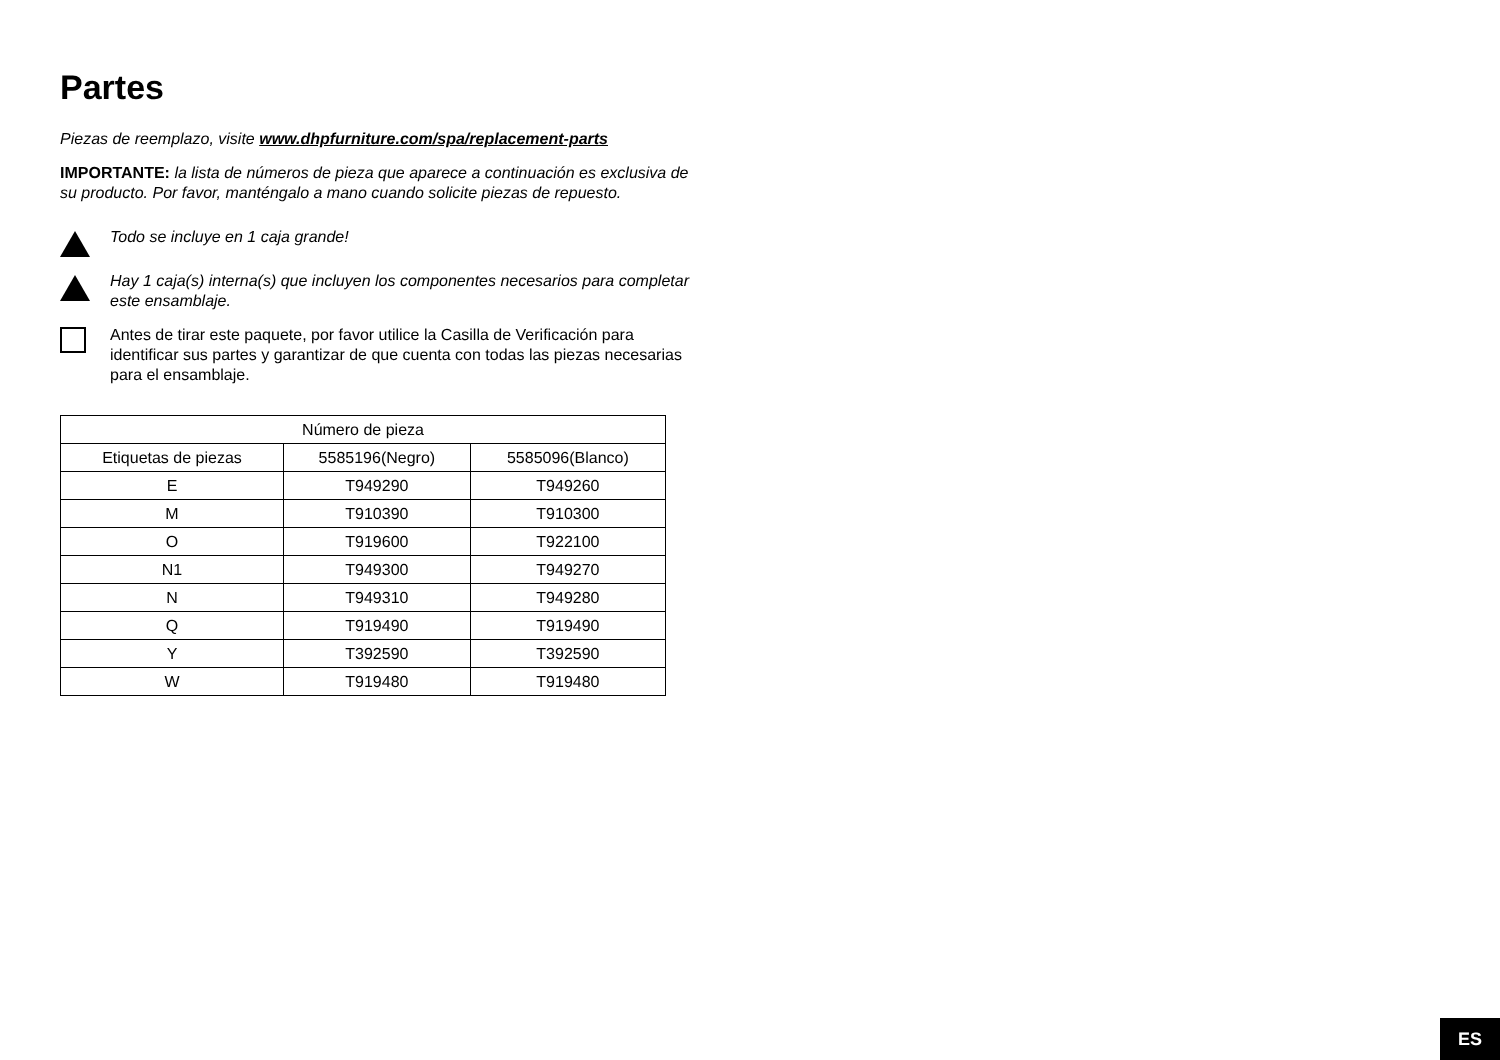Partes
Piezas de reemplazo, visite www.dhpfurniture.com/spa/replacement-parts
IMPORTANTE: la lista de números de pieza que aparece a continuación es exclusiva de su producto. Por favor, manténgalo a mano cuando solicite piezas de repuesto.
Todo se incluye en 1 caja grande!
Hay 1 caja(s) interna(s) que incluyen los componentes necesarios para completar este ensamblaje.
Antes de tirar este paquete, por favor utilice la Casilla de Verificación para identificar sus partes y garantizar de que cuenta con todas las piezas necesarias para el ensamblaje.
| Número de pieza | | |
| --- | --- | --- |
| Etiquetas de piezas | 5585196(Negro) | 5585096(Blanco) |
| E | T949290 | T949260 |
| M | T910390 | T910300 |
| O | T919600 | T922100 |
| N1 | T949300 | T949270 |
| N | T949310 | T949280 |
| Q | T919490 | T919490 |
| Y | T392590 | T392590 |
| W | T919480 | T919480 |
ES